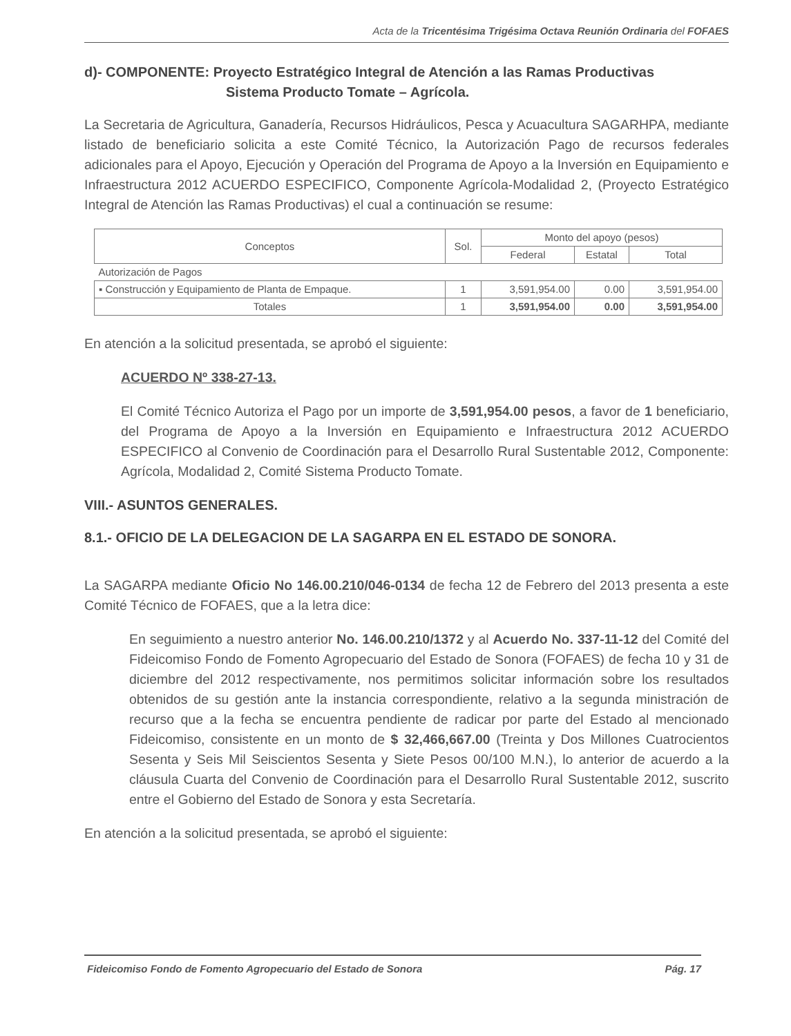Acta de la Tricentésima Trigésima Octava Reunión Ordinaria del FOFAES
d)- COMPONENTE: Proyecto Estratégico Integral de Atención a las Ramas Productivas
Sistema Producto Tomate – Agrícola.
La Secretaria de Agricultura, Ganadería, Recursos Hidráulicos, Pesca y Acuacultura SAGARHPA, mediante listado de beneficiario solicita a este Comité Técnico, la Autorización Pago de recursos federales adicionales para el Apoyo, Ejecución y Operación del Programa de Apoyo a la Inversión en Equipamiento e Infraestructura 2012 ACUERDO ESPECIFICO, Componente Agrícola-Modalidad 2, (Proyecto Estratégico Integral de Atención las Ramas Productivas) el cual a continuación se resume:
| Conceptos | Sol. | Monto del apoyo (pesos) | | |
| --- | --- | --- | --- | --- |
| | | Federal | Estatal | Total |
| Autorización de Pagos | | | | |
| ▪ Construcción y Equipamiento de Planta de Empaque. | 1 | 3,591,954.00 | 0.00 | 3,591,954.00 |
| Totales | 1 | 3,591,954.00 | 0.00 | 3,591,954.00 |
En atención a la solicitud presentada, se aprobó el siguiente:
ACUERDO Nº 338-27-13.
El Comité Técnico Autoriza el Pago por un importe de 3,591,954.00 pesos, a favor de 1 beneficiario, del Programa de Apoyo a la Inversión en Equipamiento e Infraestructura 2012 ACUERDO ESPECIFICO al Convenio de Coordinación para el Desarrollo Rural Sustentable 2012, Componente: Agrícola, Modalidad 2, Comité Sistema Producto Tomate.
VIII.- ASUNTOS GENERALES.
8.1.- OFICIO DE LA DELEGACION DE LA SAGARPA EN EL ESTADO DE SONORA.
La SAGARPA mediante Oficio No 146.00.210/046-0134 de fecha 12 de Febrero del 2013 presenta a este Comité Técnico de FOFAES, que a la letra dice:
En seguimiento a nuestro anterior No. 146.00.210/1372 y al Acuerdo No. 337-11-12 del Comité del Fideicomiso Fondo de Fomento Agropecuario del Estado de Sonora (FOFAES) de fecha 10 y 31 de diciembre del 2012 respectivamente, nos permitimos solicitar información sobre los resultados obtenidos de su gestión ante la instancia correspondiente, relativo a la segunda ministración de recurso que a la fecha se encuentra pendiente de radicar por parte del Estado al mencionado Fideicomiso, consistente en un monto de $ 32,466,667.00 (Treinta y Dos Millones Cuatrocientos Sesenta y Seis Mil Seiscientos Sesenta y Siete Pesos 00/100 M.N.), lo anterior de acuerdo a la cláusula Cuarta del Convenio de Coordinación para el Desarrollo Rural Sustentable 2012, suscrito entre el Gobierno del Estado de Sonora y esta Secretaría.
En atención a la solicitud presentada, se aprobó el siguiente:
Fideicomiso Fondo de Fomento Agropecuario del Estado de Sonora Pág. 17